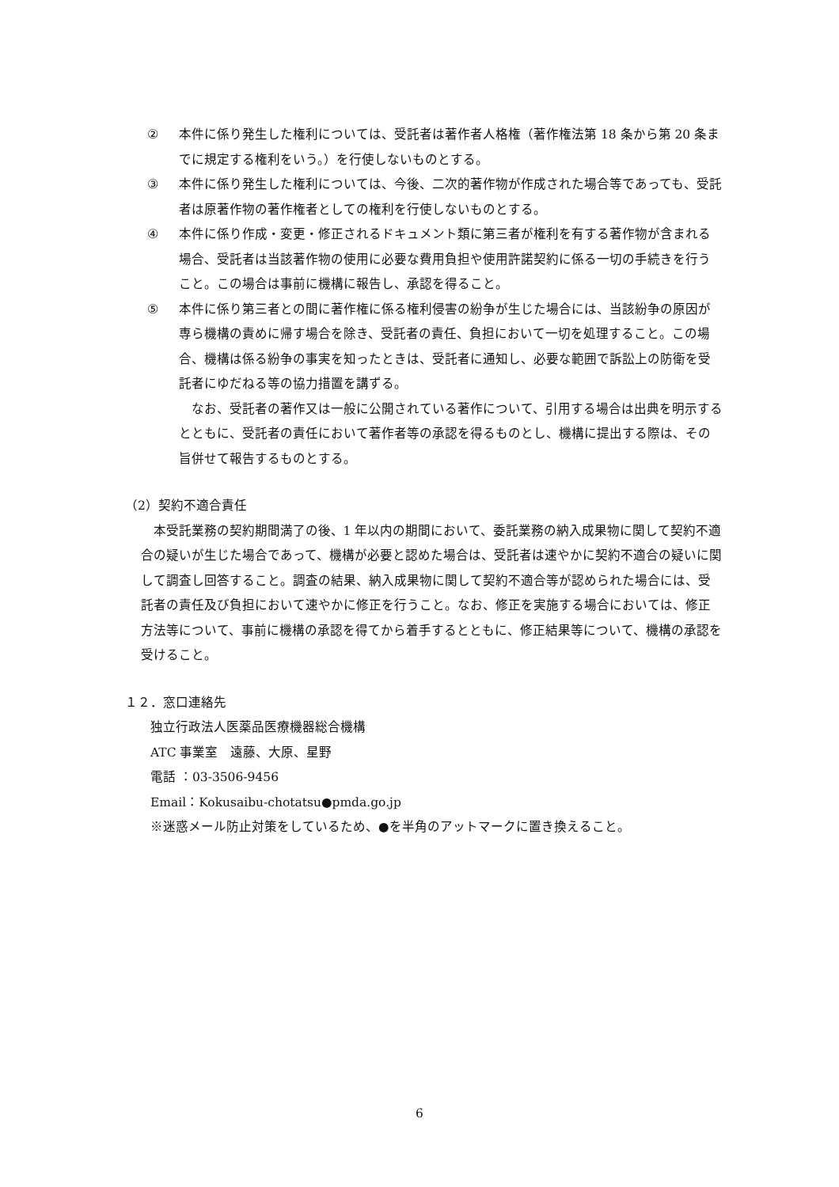② 本件に係り発生した権利については、受託者は著作者人格権（著作権法第 18 条から第 20 条までに規定する権利をいう。）を行使しないものとする。
③ 本件に係り発生した権利については、今後、二次的著作物が作成された場合等であっても、受託者は原著作物の著作権者としての権利を行使しないものとする。
④ 本件に係り作成・変更・修正されるドキュメント類に第三者が権利を有する著作物が含まれる場合、受託者は当該著作物の使用に必要な費用負担や使用許諾契約に係る一切の手続きを行うこと。この場合は事前に機構に報告し、承認を得ること。
⑤ 本件に係り第三者との間に著作権に係る権利侵害の紛争が生じた場合には、当該紛争の原因が専ら機構の責めに帰す場合を除き、受託者の責任、負担において一切を処理すること。この場合、機構は係る紛争の事実を知ったときは、受託者に通知し、必要な範囲で訴訟上の防衛を受託者にゆだねる等の協力措置を講ずる。
なお、受託者の著作又は一般に公開されている著作について、引用する場合は出典を明示するとともに、受託者の責任において著作者等の承認を得るものとし、機構に提出する際は、その旨併せて報告するものとする。
（2）契約不適合責任
本受託業務の契約期間満了の後、1 年以内の期間において、委託業務の納入成果物に関して契約不適合の疑いが生じた場合であって、機構が必要と認めた場合は、受託者は速やかに契約不適合の疑いに関して調査し回答すること。調査の結果、納入成果物に関して契約不適合等が認められた場合には、受託者の責任及び負担において速やかに修正を行うこと。なお、修正を実施する場合においては、修正方法等について、事前に機構の承認を得てから着手するとともに、修正結果等について、機構の承認を受けること。
１２．窓口連絡先
独立行政法人医薬品医療機器総合機構
ATC 事業室　遠藤、大原、星野
電話 ：03-3506-9456
Email：Kokusaibu-chotatsu●pmda.go.jp
※迷惑メール防止対策をしているため、●を半角のアットマークに置き換えること。
6